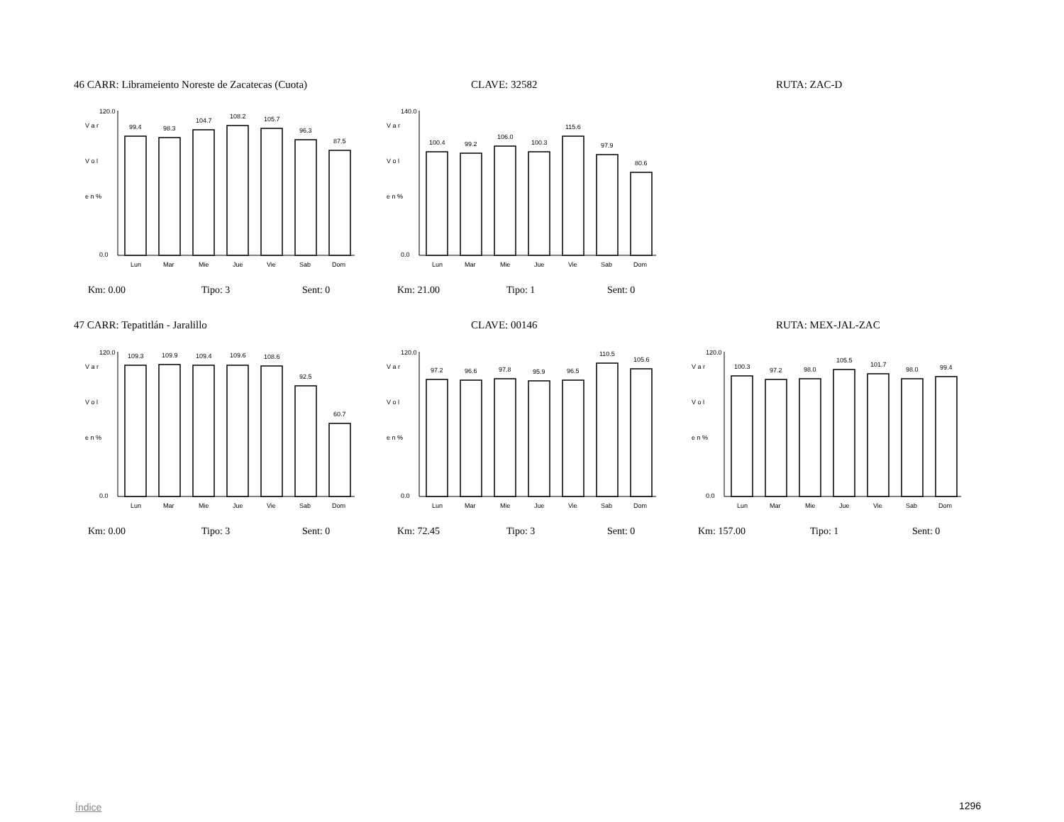46 CARR: Librameiento Noreste de Zacatecas (Cuota) CLAVE: 32582 RUTA: ZAC-D
V a r
V o l
e n %
120.0
0.0
99.4
98.3
104.7
108.2
105.7
96.3
87.5
Lun
Mar
Mie
Jue
Vie
Sab
Dom
V a r
V o l
e n %
140.0
0.0
100.4
99.2
106.0
100.3
115.6
97.9
80.6
Lun
Mar
Mie
Jue
Vie
Sab
Dom
Km: 0.00 Tipo: 3 Sent: 0 Km: 21.00 Tipo: 1 Sent: 0
47 CARR: Tepatitlán - Jaralillo CLAVE: 00146 RUTA: MEX-JAL-ZAC
V a r
V o l
e n %
120.0
0.0
109.3
109.9
109.4
109.6
108.6
92.5
60.7
Lun
Mar
Mie
Jue
Vie
Sab
Dom
V a r
V o l
e n %
120.0
0.0
97.2
96.6
97.8
95.9
96.5
110.5
105.6
Lun
Mar
Mie
Jue
Vie
Sab
Dom
V a r
V o l
e n %
120.0
0.0
100.3
97.2
98.0
105.5
101.7
98.0
99.4
Lun
Mar
Mie
Jue
Vie
Sab
Dom
Km: 0.00 Tipo: 3 Sent: 0 Km: 72.45 Tipo: 3 Sent: 0 Km: 157.00 Tipo: 1 Sent: 0
Índice 1296